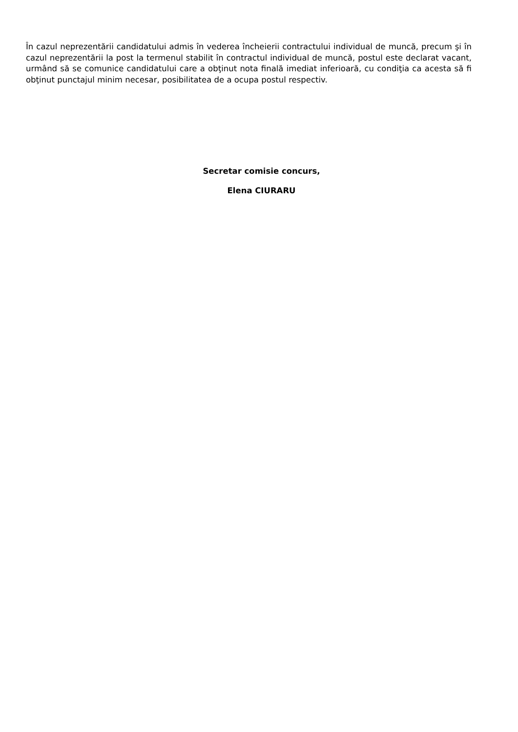În cazul neprezentării candidatului admis în vederea încheierii contractului individual de muncă, precum şi în cazul neprezentării la post la termenul stabilit în contractul individual de muncă, postul este declarat vacant, urmând să se comunice candidatului care a obţinut nota finală imediat inferioară, cu condiţia ca acesta să fi obţinut punctajul minim necesar, posibilitatea de a ocupa postul respectiv.
Secretar comisie concurs,
Elena CIURARU